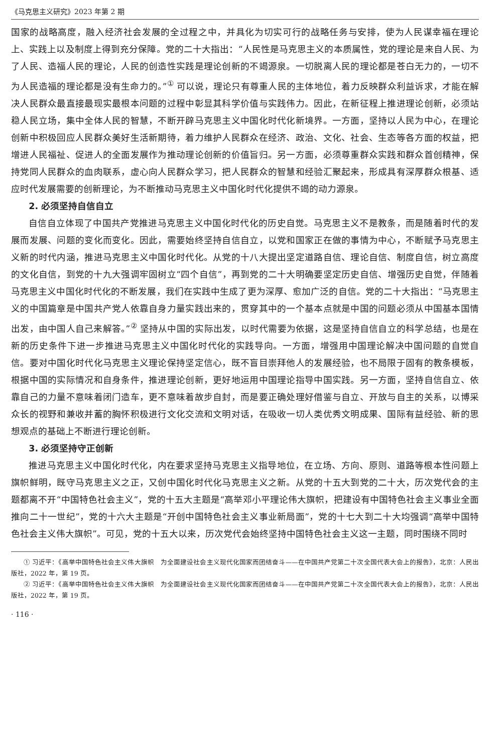《马克思主义研究》2023 年第 2 期
国家的战略高度，融入经济社会发展的全过程之中，并具化为切实可行的战略任务与安排，使为人民谋幸福在理论上、实践上以及制度上得到充分保障。党的二十大指出：“人民性是马克思主义的本质属性，党的理论是来自人民、为了人民、造福人民的理论，人民的创造性实践是理论创新的不竭源泉。一切脱离人民的理论都是苍白无力的，一切不为人民造福的理论都是没有生命力的。”<sup>①</sup> 可以说，理论只有尊重人民的主体地位，着力反映群众利益诉求，才能在解决人民群众最直接最现实最根本问题的过程中彰显其科学价值与实践伟力。因此，在新征程上推进理论创新，必须站稳人民立场，集中全体人民的智慧，不断开辟马克思主义中国化时代化新境界。一方面，坚持以人民为中心，在理论创新中积极回应人民群众美好生活新期待，着力维护人民群众在经济、政治、文化、社会、生态等各方面的权益，把增进人民福祉、促进人的全面发展作为推动理论创新的价值旨归。另一方面，必须尊重群众实践和群众首创精神，保持党同人民群众的血肉联系，虚心向人民群众学习，把人民群众的智慧和经验汇聚起来，形成具有深厚群众根基、适应时代发展需要的创新理论，为不断推动马克思主义中国化时代化提供不竭的动力源泉。
2. 必须坚持自信自立
自信自立体现了中国共产党推进马克思主义中国化时代化的历史自觉。马克思主义不是教条，而是随着时代的发展而发展、问题的变化而变化。因此，需要始终坚持自信自立，以党和国家正在做的事情为中心，不断赋予马克思主义新的时代内涵，推进马克思主义中国化时代化。从党的十八大提出坚定道路自信、理论自信、制度自信，树立高度的文化自信，到党的十九大强调牢固树立“四个自信”，再到党的二十大明确要坚定历史自信、增强历史自觉，伴随着马克思主义中国化时代化的不断发展，我们在实践中生成了更为深厚、愈加广泛的自信。党的二十大指出：“马克思主义的中国篇章是中国共产党人依靠自身力量实践出来的，贯穿其中的一个基本点就是中国的问题必须从中国基本国情出发，由中国人自己来解答。”<sup>②</sup> 坚持从中国的实际出发，以时代需要为依据，这是坚持自信自立的科学总结，也是在新的历史条件下进一步推进马克思主义中国化时代化的实践导向。一方面，增强用中国理论解决中国问题的自觉自信。要对中国化时代化马克思主义理论保持坚定信心，既不盲目崇拜他人的发展经验，也不局限于固有的教条模板，根据中国的实际情况和自身条件，推进理论创新，更好地运用中国理论指导中国实践。另一方面，坚持自信自立、依靠自己的力量不意味着闭门造车，更不意味着故步自封，而是要正确处理好借鉴与自立、开放与自主的关系，以博采众长的视野和兼收并蓄的胸怀积极进行文化交流和文明对话，在吸收一切人类优秀文明成果、国际有益经验、新的思想观点的基础上不断进行理论创新。
3. 必须坚持守正创新
推进马克思主义中国化时代化，内在要求坚持马克思主义指导地位，在立场、方向、原则、道路等根本性问题上旗帜鲜明，既守马克思主义之正，又创中国化时代化马克思主义之新。从党的十五大到党的二十大，历次党代会的主题都离不开“中国特色社会主义”，党的十五大主题是“高举邓小平理论伟大旗帜，把建设有中国特色社会主义事业全面推向二十一世纪”，党的十六大主题是“开创中国特色社会主义事业新局面”，党的十七大到二十大均强调“高举中国特色社会主义伟大旗帜”。可见，党的十五大以来，历次党代会始终坚持中国特色社会主义这一主题，同时围绕不同时
① 习近平：《高举中国特色社会主义伟大旗帜　为全面建设社会主义现代化国家而团结奋斗——在中国共产党第二十次全国代表大会上的报告》，北京：人民出版社，2022 年，第 19 页。
② 习近平：《高举中国特色社会主义伟大旗帜　为全面建设社会主义现代化国家而团结奋斗——在中国共产党第二十次全国代表大会上的报告》，北京：人民出版社，2022 年，第 19 页。
· 116 ·